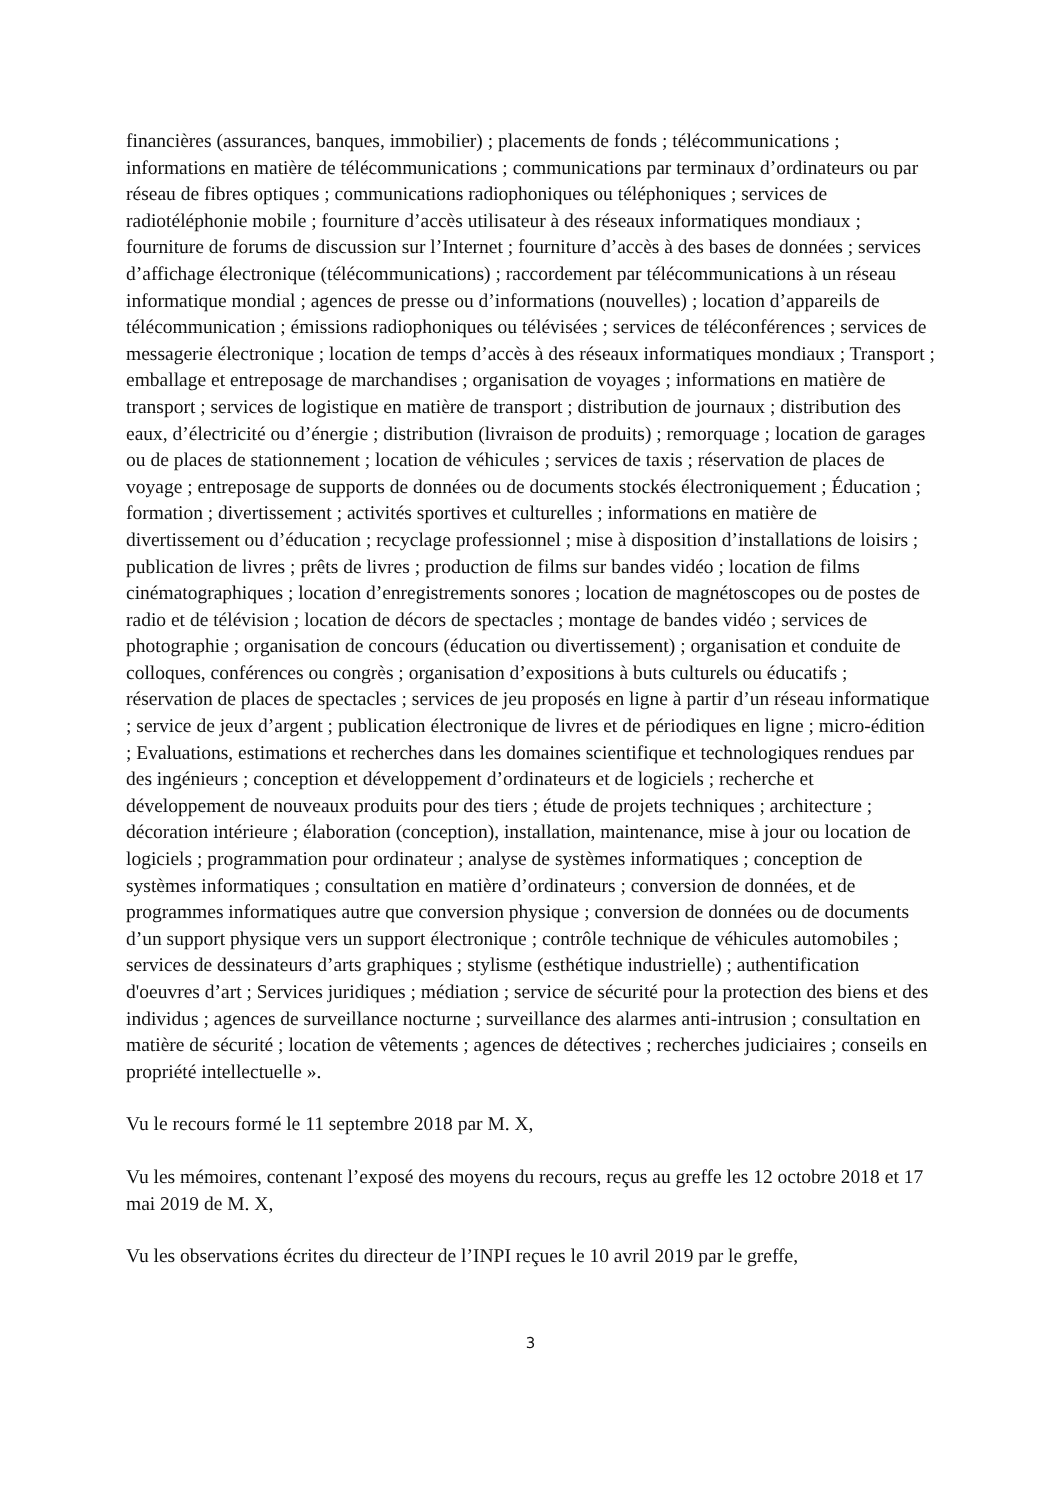financières (assurances, banques, immobilier) ; placements de fonds ; télécommunications ; informations en matière de télécommunications ; communications par terminaux d’ordinateurs ou par réseau de fibres optiques ; communications radiophoniques ou téléphoniques ; services de radiotéléphonie mobile ; fourniture d’accès utilisateur à des réseaux informatiques mondiaux ; fourniture de forums de discussion sur l’Internet ; fourniture d’accès à des bases de données ; services d’affichage électronique (télécommunications) ; raccordement par télécommunications à un réseau informatique mondial ; agences de presse ou d’informations (nouvelles) ; location d’appareils de télécommunication ; émissions radiophoniques ou télévisées ; services de téléconférences ; services de messagerie électronique ; location de temps d’accès à des réseaux informatiques mondiaux ; Transport ; emballage et entreposage de marchandises ; organisation de voyages ; informations en matière de transport ; services de logistique en matière de transport ; distribution de journaux ; distribution des eaux, d’électricité ou d’énergie ; distribution (livraison de produits) ; remorquage ; location de garages ou de places de stationnement ; location de véhicules ; services de taxis ; réservation de places de voyage ; entreposage de supports de données ou de documents stockés électroniquement ; Éducation ; formation ; divertissement ; activités sportives et culturelles ; informations en matière de divertissement ou d’éducation ; recyclage professionnel ; mise à disposition d’installations de loisirs ; publication de livres ; prêts de livres ; production de films sur bandes vidéo ; location de films cinématographiques ; location d’enregistrements sonores ; location de magnétoscopes ou de postes de radio et de télévision ; location de décors de spectacles ; montage de bandes vidéo ; services de photographie ; organisation de concours (éducation ou divertissement) ; organisation et conduite de colloques, conférences ou congrès ; organisation d’expositions à buts culturels ou éducatifs ; réservation de places de spectacles ; services de jeu proposés en ligne à partir d’un réseau informatique ; service de jeux d’argent ; publication électronique de livres et de périodiques en ligne ; micro-édition ; Evaluations, estimations et recherches dans les domaines scientifique et technologiques rendues par des ingénieurs ; conception et développement d’ordinateurs et de logiciels ; recherche et développement de nouveaux produits pour des tiers ; étude de projets techniques ; architecture ; décoration intérieure ; élaboration (conception), installation, maintenance, mise à jour ou location de logiciels ; programmation pour ordinateur ; analyse de systèmes informatiques ; conception de systèmes informatiques ; consultation en matière d’ordinateurs ; conversion de données, et de programmes informatiques autre que conversion physique ; conversion de données ou de documents d’un support physique vers un support électronique ; contrôle technique de véhicules automobiles ; services de dessinateurs d’arts graphiques ; stylisme (esthétique industrielle) ; authentification d'oeuvres d’art ; Services juridiques ; médiation ; service de sécurité pour la protection des biens et des individus ; agences de surveillance nocturne ; surveillance des alarmes anti-intrusion ; consultation en matière de sécurité ; location de vêtements ; agences de détectives ; recherches judiciaires ; conseils en propriété intellectuelle ».
Vu le recours formé le 11 septembre 2018 par M. X,
Vu les mémoires, contenant l’exposé des moyens du recours, reçus au greffe les 12 octobre 2018 et 17 mai 2019 de M. X,
Vu les observations écrites du directeur de l’INPI reçues le 10 avril 2019 par le greffe,
3